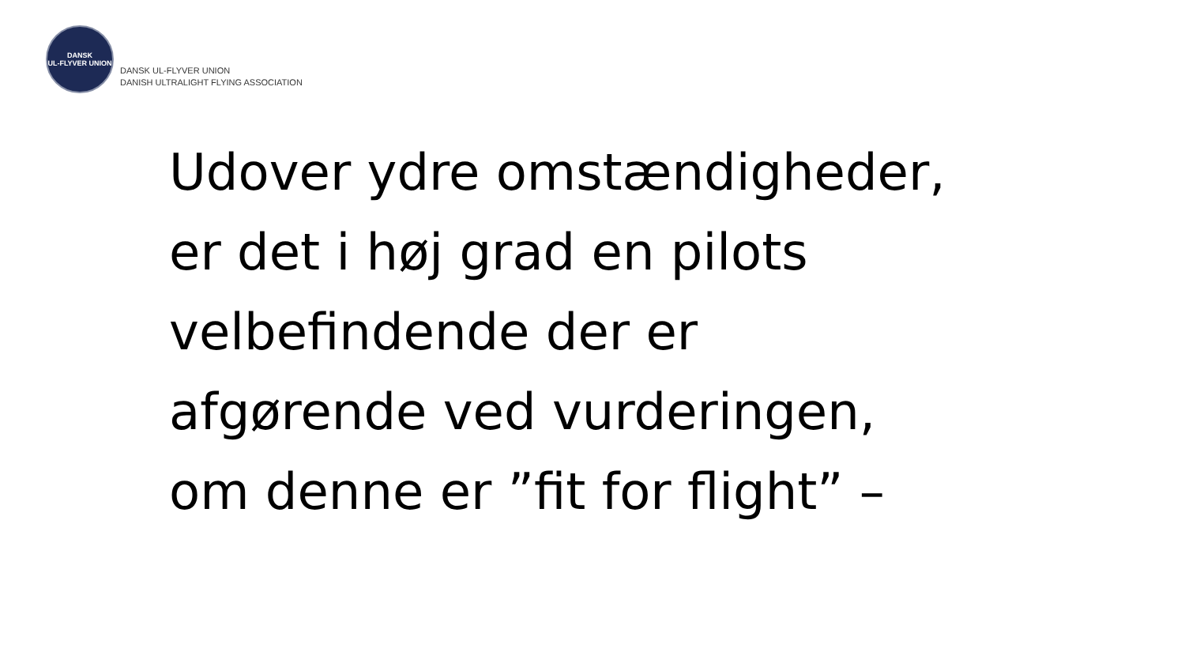DANSK
UL-FLYVER UNION
DANSK UL-FLYVER UNION
DANISH ULTRALIGHT FLYING ASSOCIATION
Udover ydre omstændigheder,
er det i høj grad en pilots
velbefindende der er
afgørende ved vurderingen,
om denne er ”fit for flight” –